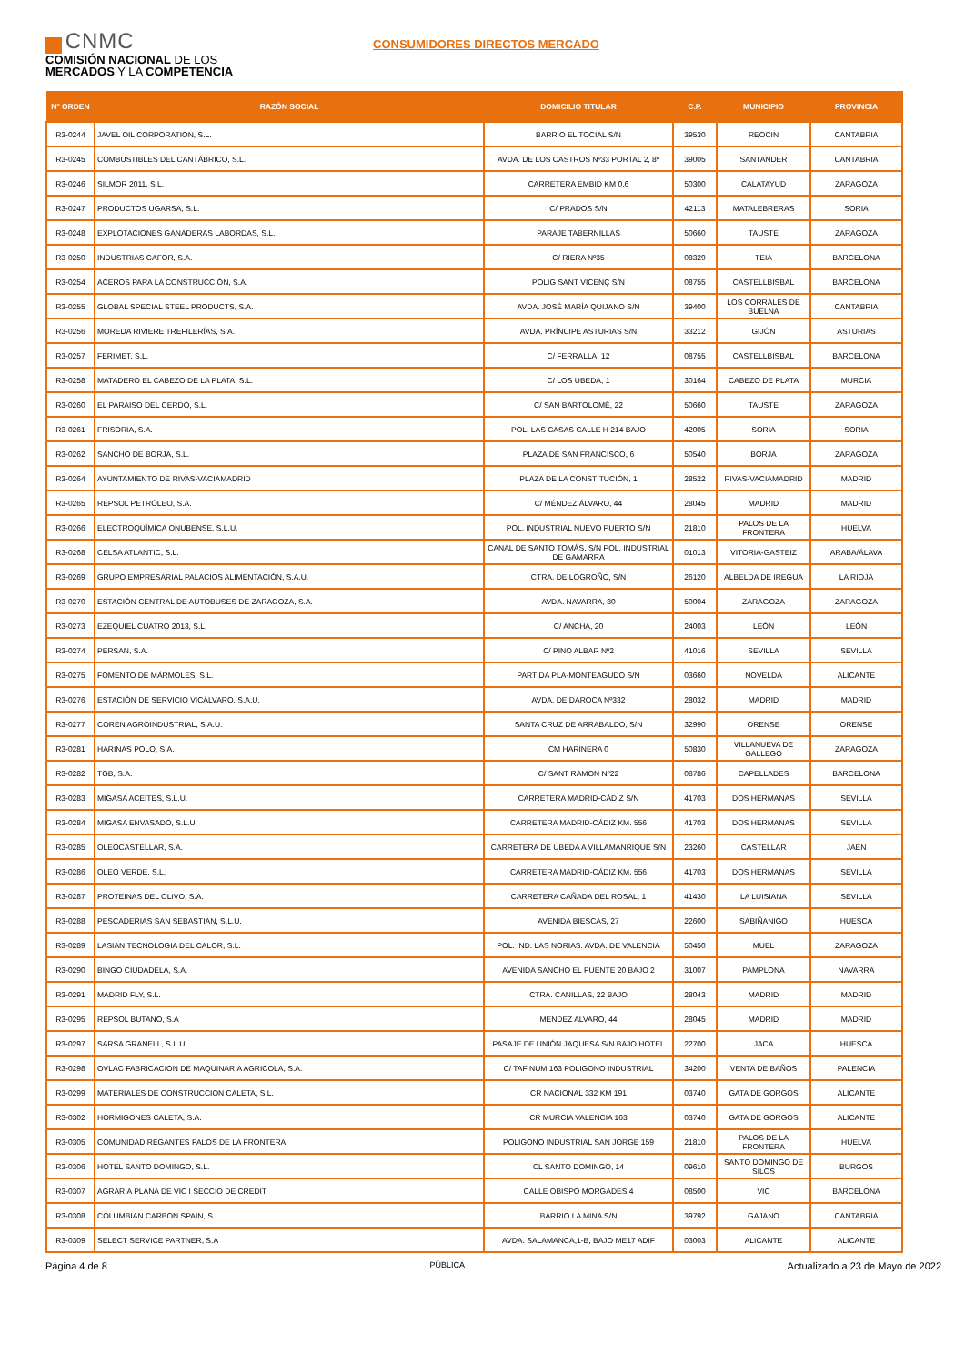CNMC
COMISIÓN NACIONAL DE LOS
MERCADOS Y LA COMPETENCIA
CONSUMIDORES DIRECTOS MERCADO
| Nº ORDEN | RAZÓN SOCIAL | DOMICILIO TITULAR | C.P. | MUNICIPIO | PROVINCIA |
| --- | --- | --- | --- | --- | --- |
| R3-0244 | JAVEL OIL CORPORATION, S.L. | BARRIO EL TOCIAL S/N | 39530 | REOCIN | CANTABRIA |
| R3-0245 | COMBUSTIBLES DEL CANTÁBRICO, S.L. | AVDA. DE LOS CASTROS Nº33 PORTAL 2, 8º | 39005 | SANTANDER | CANTABRIA |
| R3-0246 | SILMOR 2011, S.L. | CARRETERA EMBID KM 0,6 | 50300 | CALATAYUD | ZARAGOZA |
| R3-0247 | PRODUCTOS UGARSA, S.L. | C/ PRADOS S/N | 42113 | MATALEBRERAS | SORIA |
| R3-0248 | EXPLOTACIONES GANADERAS LABORDAS, S.L. | PARAJE TABERNILLAS | 50660 | TAUSTE | ZARAGOZA |
| R3-0250 | INDUSTRIAS CAFOR, S.A. | C/ RIERA Nº35 | 08329 | TEIA | BARCELONA |
| R3-0254 | ACEROS PARA LA CONSTRUCCIÓN, S.A. | POLIG SANT VICENÇ S/N | 08755 | CASTELLBISBAL | BARCELONA |
| R3-0255 | GLOBAL SPECIAL STEEL PRODUCTS, S.A. | AVDA. JOSÉ MARÍA QUIJANO S/N | 39400 | LOS CORRALES DE BUELNA | CANTABRIA |
| R3-0256 | MOREDA RIVIERE TREFILERÍAS, S.A. | AVDA. PRÍNCIPE ASTURIAS S/N | 33212 | GIJÓN | ASTURIAS |
| R3-0257 | FERIMET, S.L. | C/ FERRALLA, 12 | 08755 | CASTELLBISBAL | BARCELONA |
| R3-0258 | MATADERO EL CABEZO DE LA PLATA, S.L. | C/ LOS UBEDA, 1 | 30164 | CABEZO DE PLATA | MURCIA |
| R3-0260 | EL PARAISO DEL CERDO, S.L. | C/ SAN BARTOLOMÉ, 22 | 50660 | TAUSTE | ZARAGOZA |
| R3-0261 | FRISORIA, S.A. | POL. LAS CASAS CALLE H 214 BAJO | 42005 | SORIA | SORIA |
| R3-0262 | SANCHO DE BORJA, S.L. | PLAZA DE SAN FRANCISCO, 6 | 50540 | BORJA | ZARAGOZA |
| R3-0264 | AYUNTAMIENTO DE RIVAS-VACIAMADRID | PLAZA DE LA CONSTITUCIÓN, 1 | 28522 | RIVAS-VACIAMADRID | MADRID |
| R3-0265 | REPSOL PETRÓLEO, S.A. | C/ MÉNDEZ ÁLVARO, 44 | 28045 | MADRID | MADRID |
| R3-0266 | ELECTROQUÍMICA ONUBENSE, S.L.U. | POL. INDUSTRIAL NUEVO PUERTO S/N | 21810 | PALOS DE LA FRONTERA | HUELVA |
| R3-0268 | CELSA ATLANTIC, S.L. | CANAL DE SANTO TOMÁS, S/N POL. INDUSTRIAL DE GAMARRA | 01013 | VITORIA-GASTEIZ | ARABA/ÁLAVA |
| R3-0269 | GRUPO EMPRESARIAL PALACIOS ALIMENTACIÓN, S.A.U. | CTRA. DE LOGROÑO, S/N | 26120 | ALBELDA DE IREGUA | LA RIOJA |
| R3-0270 | ESTACIÓN CENTRAL DE AUTOBUSES DE ZARAGOZA, S.A. | AVDA. NAVARRA, 80 | 50004 | ZARAGOZA | ZARAGOZA |
| R3-0273 | EZEQUIEL CUATRO 2013, S.L. | C/ ANCHA, 20 | 24003 | LEÓN | LEÓN |
| R3-0274 | PERSAN, S.A. | C/ PINO ALBAR Nº2 | 41016 | SEVILLA | SEVILLA |
| R3-0275 | FOMENTO DE MÁRMOLES, S.L. | PARTIDA PLA-MONTEAGUDO S/N | 03660 | NOVELDA | ALICANTE |
| R3-0276 | ESTACIÓN DE SERVICIO VICÁLVARO, S.A.U. | AVDA. DE DAROCA Nº332 | 28032 | MADRID | MADRID |
| R3-0277 | COREN AGROINDUSTRIAL, S.A.U. | SANTA CRUZ DE ARRABALDO, S/N | 32990 | ORENSE | ORENSE |
| R3-0281 | HARINAS POLO, S.A. | CM HARINERA 0 | 50830 | VILLANUEVA DE GALLEGO | ZARAGOZA |
| R3-0282 | TGB, S.A. | C/ SANT RAMON Nº22 | 08786 | CAPELLADES | BARCELONA |
| R3-0283 | MIGASA ACEITES, S.L.U. | CARRETERA MADRID-CÁDIZ S/N | 41703 | DOS HERMANAS | SEVILLA |
| R3-0284 | MIGASA ENVASADO, S.L.U. | CARRETERA MADRID-CÁDIZ KM. 556 | 41703 | DOS HERMANAS | SEVILLA |
| R3-0285 | OLEOCASTELLAR, S.A. | CARRETERA DE ÚBEDA A VILLAMANRIQUE S/N | 23260 | CASTELLAR | JAÉN |
| R3-0286 | OLEO VERDE, S.L. | CARRETERA MADRID-CÁDIZ KM. 556 | 41703 | DOS HERMANAS | SEVILLA |
| R3-0287 | PROTEINAS DEL OLIVO, S.A. | CARRETERA CAÑADA DEL ROSAL, 1 | 41430 | LA LUISIANA | SEVILLA |
| R3-0288 | PESCADERIAS SAN SEBASTIAN, S.L.U. | AVENIDA BIESCAS, 27 | 22600 | SABIÑANIGO | HUESCA |
| R3-0289 | LASIAN TECNOLOGIA DEL CALOR, S.L. | POL. IND. LAS NORIAS. AVDA. DE VALENCIA | 50450 | MUEL | ZARAGOZA |
| R3-0290 | BINGO CIUDADELA, S.A. | AVENIDA SANCHO EL PUENTE 20 BAJO 2 | 31007 | PAMPLONA | NAVARRA |
| R3-0291 | MADRID FLY, S.L. | CTRA. CANILLAS, 22 BAJO | 28043 | MADRID | MADRID |
| R3-0295 | REPSOL BUTANO, S.A | MENDEZ ALVARO, 44 | 28045 | MADRID | MADRID |
| R3-0297 | SARSA GRANELL, S.L.U. | PASAJE DE UNIÓN JAQUESA S/N BAJO HOTEL | 22700 | JACA | HUESCA |
| R3-0298 | OVLAC FABRICACION DE MAQUINARIA AGRICOLA, S.A. | C/ TAF NUM 163 POLIGONO INDUSTRIAL | 34200 | VENTA DE BAÑOS | PALENCIA |
| R3-0299 | MATERIALES DE CONSTRUCCION CALETA, S.L. | CR NACIONAL 332 KM 191 | 03740 | GATA DE GORGOS | ALICANTE |
| R3-0302 | HORMIGONES CALETA, S.A. | CR MURCIA VALENCIA 163 | 03740 | GATA DE GORGOS | ALICANTE |
| R3-0305 | COMUNIDAD REGANTES PALOS DE LA FRONTERA | POLIGONO INDUSTRIAL SAN JORGE 159 | 21810 | PALOS DE LA FRONTERA | HUELVA |
| R3-0306 | HOTEL SANTO DOMINGO, S.L. | CL SANTO DOMINGO, 14 | 09610 | SANTO DOMINGO DE SILOS | BURGOS |
| R3-0307 | AGRARIA PLANA DE VIC I SECCIO DE CREDIT | CALLE OBISPO MORGADES 4 | 08500 | VIC | BARCELONA |
| R3-0308 | COLUMBIAN CARBON SPAIN, S.L. | BARRIO LA MINA S/N | 39792 | GAJANO | CANTABRIA |
| R3-0309 | SELECT SERVICE PARTNER, S.A | AVDA. SALAMANCA,1-B, BAJO ME17 ADIF | 03003 | ALICANTE | ALICANTE |
Página 4 de 8 PÚBLICA Actualizado a 23 de Mayo de 2022